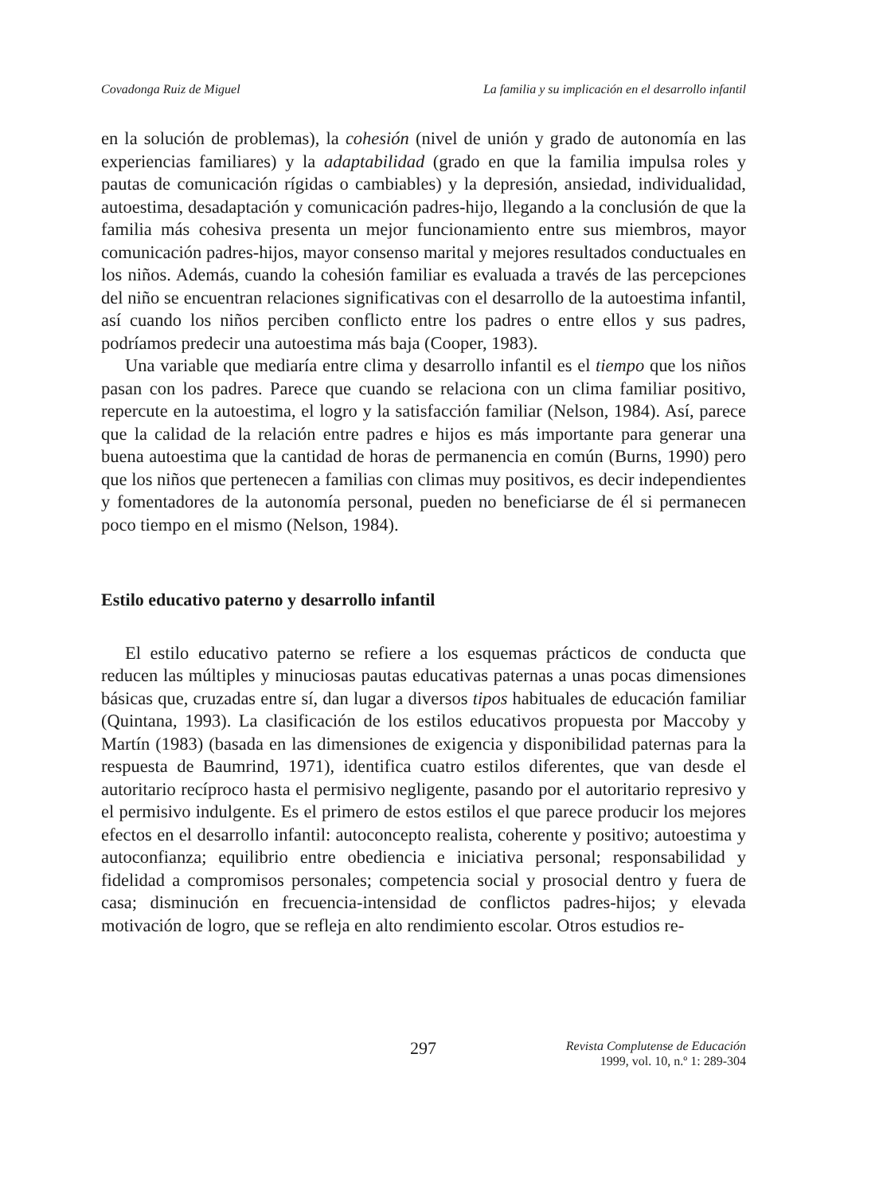Covadonga Ruiz de Miguel La familia y su implicación en el desarrollo infantil
en la solución de problemas), la cohesión (nivel de unión y grado de autonomía en las experiencias familiares) y la adaptabilidad (grado en que la familia impulsa roles y pautas de comunicación rígidas o cambiables) y la depresión, ansiedad, individualidad, autoestima, desadaptación y comunicación padres-hijo, llegando a la conclusión de que la familia más cohesiva presenta un mejor funcionamiento entre sus miembros, mayor comunicación padres-hijos, mayor consenso marital y mejores resultados conductuales en los niños. Además, cuando la cohesión familiar es evaluada a través de las percepciones del niño se encuentran relaciones significativas con el desarrollo de la autoestima infantil, así cuando los niños perciben conflicto entre los padres o entre ellos y sus padres, podríamos predecir una autoestima más baja (Cooper, 1983).
Una variable que mediaría entre clima y desarrollo infantil es el tiempo que los niños pasan con los padres. Parece que cuando se relaciona con un clima familiar positivo, repercute en la autoestima, el logro y la satisfacción familiar (Nelson, 1984). Así, parece que la calidad de la relación entre padres e hijos es más importante para generar una buena autoestima que la cantidad de horas de permanencia en común (Burns, 1990) pero que los niños que pertenecen a familias con climas muy positivos, es decir independientes y fomentadores de la autonomía personal, pueden no beneficiarse de él si permanecen poco tiempo en el mismo (Nelson, 1984).
Estilo educativo paterno y desarrollo infantil
El estilo educativo paterno se refiere a los esquemas prácticos de conducta que reducen las múltiples y minuciosas pautas educativas paternas a unas pocas dimensiones básicas que, cruzadas entre sí, dan lugar a diversos tipos habituales de educación familiar (Quintana, 1993). La clasificación de los estilos educativos propuesta por Maccoby y Martín (1983) (basada en las dimensiones de exigencia y disponibilidad paternas para la respuesta de Baumrind, 1971), identifica cuatro estilos diferentes, que van desde el autoritario recíproco hasta el permisivo negligente, pasando por el autoritario represivo y el permisivo indulgente. Es el primero de estos estilos el que parece producir los mejores efectos en el desarrollo infantil: autoconcepto realista, coherente y positivo; autoestima y autoconfianza; equilibrio entre obediencia e iniciativa personal; responsabilidad y fidelidad a compromisos personales; competencia social y prosocial dentro y fuera de casa; disminución en frecuencia-intensidad de conflictos padres-hijos; y elevada motivación de logro, que se refleja en alto rendimiento escolar. Otros estudios re-
297
Revista Complutense de Educación
1999, vol. 10, n.º 1: 289-304